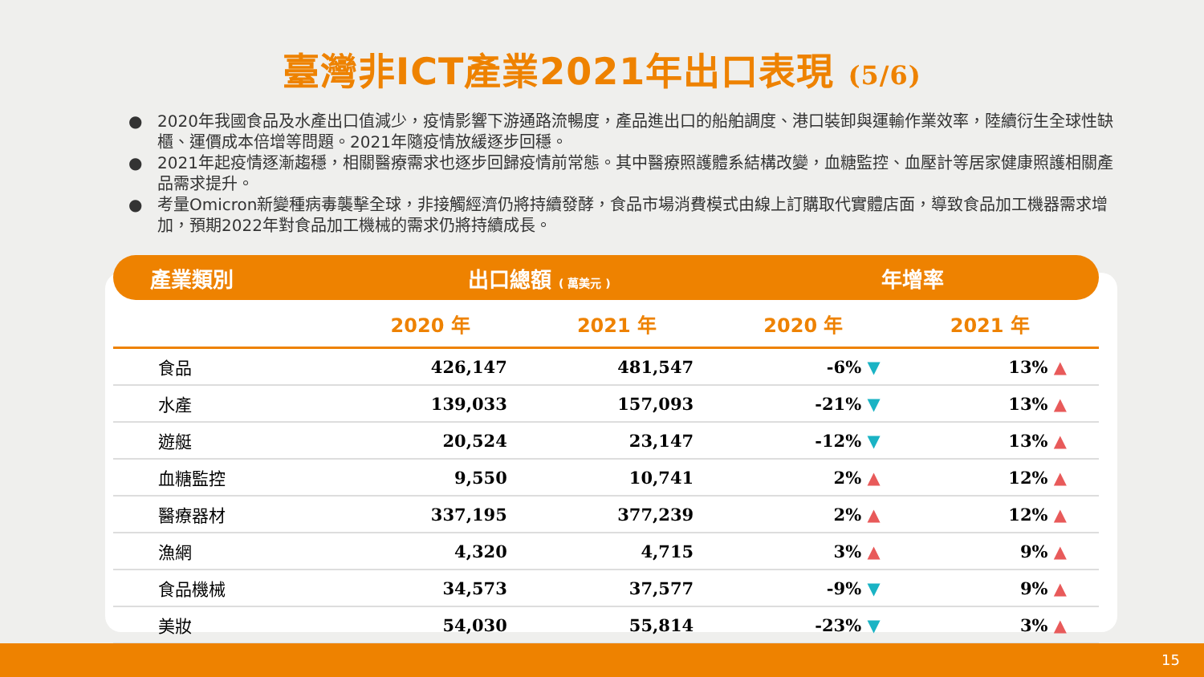臺灣非ICT產業2021年出口表現 (5/6)
● 2020年我國食品及水產出口值減少，疫情影響下游通路流暢度，產品進出口的船舶調度、港口裝卸與運輸作業效率，陸續衍生全球性缺櫃、運價成本倍增等問題。2021年隨疫情放緩逐步回穩。
● 2021年起疫情逐漸趨穩，相關醫療需求也逐步回歸疫情前常態。其中醫療照護體系結構改變，血糖監控、血壓計等居家健康照護相關產品需求提升。
● 考量Omicron新變種病毒襲擊全球，非接觸經濟仍將持續發酵，食品市場消費模式由線上訂購取代實體店面，導致食品加工機器需求增加，預期2022年對食品加工機械的需求仍將持續成長。
| 產業類別 | 出口總額 ( 萬美元 ) | | 年增率 | |
| --- | --- | --- | --- | --- |
| | 2020 年 | 2021 年 | 2020 年 | 2021 年 |
| 食品 | 426,147 | 481,547 | -6% ▼ | 13% ▲ |
| 水產 | 139,033 | 157,093 | -21% ▼ | 13% ▲ |
| 遊艇 | 20,524 | 23,147 | -12% ▼ | 13% ▲ |
| 血糖監控 | 9,550 | 10,741 | 2% ▲ | 12% ▲ |
| 醫療器材 | 337,195 | 377,239 | 2% ▲ | 12% ▲ |
| 漁網 | 4,320 | 4,715 | 3% ▲ | 9% ▲ |
| 食品機械 | 34,573 | 37,577 | -9% ▼ | 9% ▲ |
| 美妝 | 54,030 | 55,814 | -23% ▼ | 3% ▲ |
15